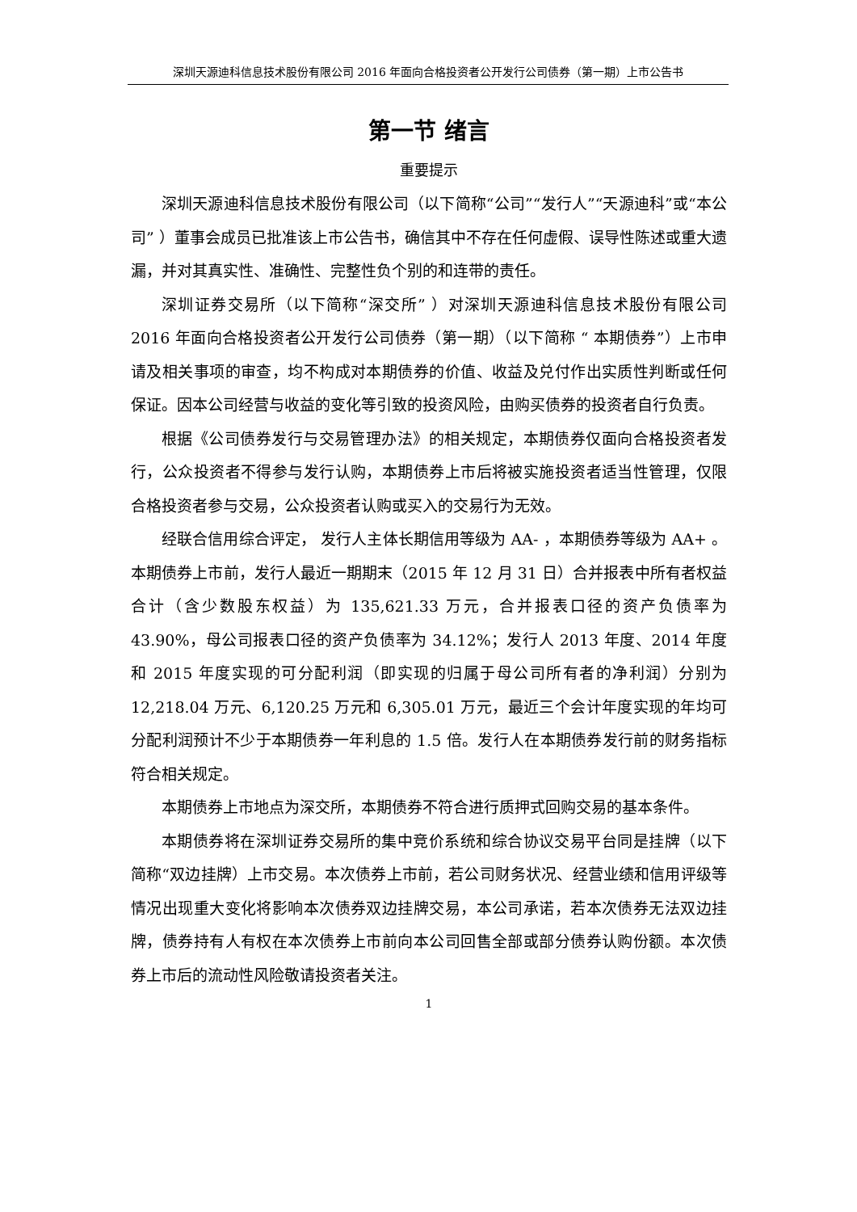深圳天源迪科信息技术股份有限公司 2016 年面向合格投资者公开发行公司债券（第一期）上市公告书
第一节 绪言
重要提示
深圳天源迪科信息技术股份有限公司（以下简称“公司”“发行人”“天源迪科”或“本公司” ）董事会成员已批准该上市公告书，确信其中不存在任何虚假、误导性陈述或重大遗漏，并对其真实性、准确性、完整性负个别的和连带的责任。
深圳证券交易所（以下简称“深交所” ）对深圳天源迪科信息技术股份有限公司 2016 年面向合格投资者公开发行公司债券（第一期）（以下简称 “ 本期债券”）上市申请及相关事项的审查，均不构成对本期债券的价值、收益及兑付作出实质性判断或任何保证。因本公司经营与收益的变化等引致的投资风险，由购买债券的投资者自行负责。
根据《公司债券发行与交易管理办法》的相关规定，本期债券仅面向合格投资者发行，公众投资者不得参与发行认购，本期债券上市后将被实施投资者适当性管理，仅限合格投资者参与交易，公众投资者认购或买入的交易行为无效。
经联合信用综合评定， 发行人主体长期信用等级为 AA- ，本期债券等级为 AA+ 。本期债券上市前，发行人最近一期期末（2015 年 12 月 31 日）合并报表中所有者权益合计（含少数股东权益）为 135,621.33 万元，合并报表口径的资产负债率为 43.90%，母公司报表口径的资产负债率为 34.12%；发行人 2013 年度、2014 年度和 2015 年度实现的可分配利润（即实现的归属于母公司所有者的净利润）分别为 12,218.04 万元、6,120.25 万元和 6,305.01 万元，最近三个会计年度实现的年均可分配利润预计不少于本期债券一年利息的 1.5 倍。发行人在本期债券发行前的财务指标符合相关规定。
本期债券上市地点为深交所，本期债券不符合进行质押式回购交易的基本条件。
本期债券将在深圳证券交易所的集中竞价系统和综合协议交易平台同是挂牌（以下简称“双边挂牌）上市交易。本次债券上市前，若公司财务状况、经营业绩和信用评级等情况出现重大变化将影响本次债券双边挂牌交易，本公司承诺，若本次债券无法双边挂牌，债券持有人有权在本次债券上市前向本公司回售全部或部分债券认购份额。本次债券上市后的流动性风险敬请投资者关注。
1